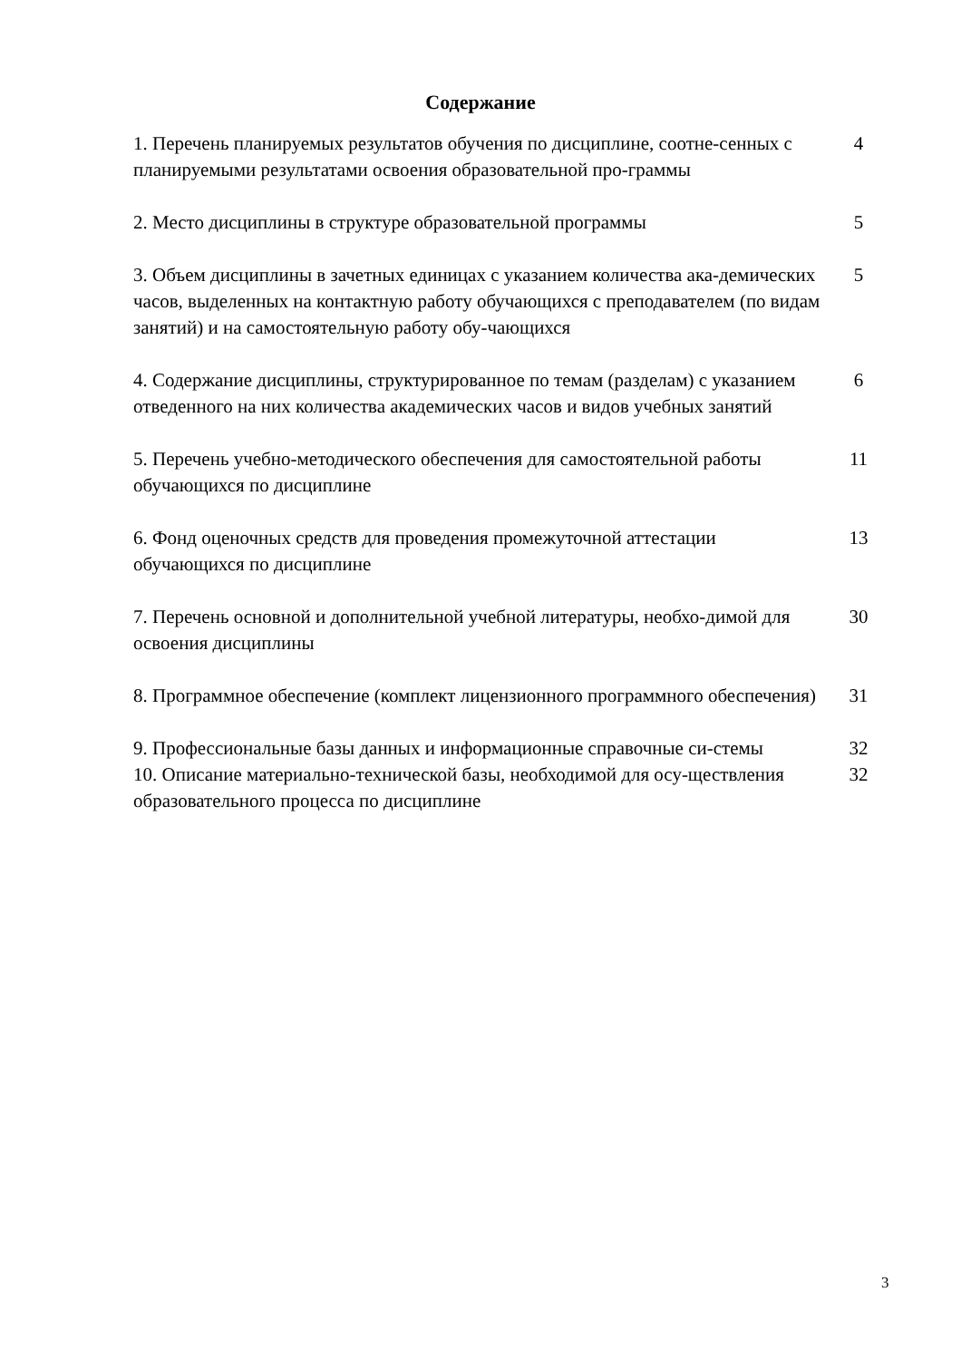Содержание
| 1. Перечень планируемых результатов обучения по дисциплине, соотне-сенных с планируемыми результатами освоения образовательной про-граммы | 4 |
| 2. Место дисциплины в структуре образовательной программы | 5 |
| 3. Объем дисциплины в зачетных единицах с указанием количества ака-демических часов, выделенных на контактную работу обучающихся с преподавателем (по видам занятий) и на самостоятельную работу обу-чающихся | 5 |
| 4. Содержание дисциплины, структурированное по темам (разделам) с указанием отведенного на них количества академических часов и видов учебных занятий | 6 |
| 5. Перечень учебно-методического обеспечения для самостоятельной работы обучающихся по дисциплине | 11 |
| 6. Фонд оценочных средств для проведения промежуточной аттестации обучающихся по дисциплине | 13 |
| 7. Перечень основной и дополнительной учебной литературы, необхо-димой для освоения дисциплины | 30 |
| 8. Программное обеспечение (комплект лицензионного программного обеспечения) | 31 |
| 9. Профессиональные базы данных и информационные справочные си-стемы | 32 |
| 10. Описание материально-технической базы, необходимой для осу-ществления образовательного процесса по дисциплине | 32 |
3